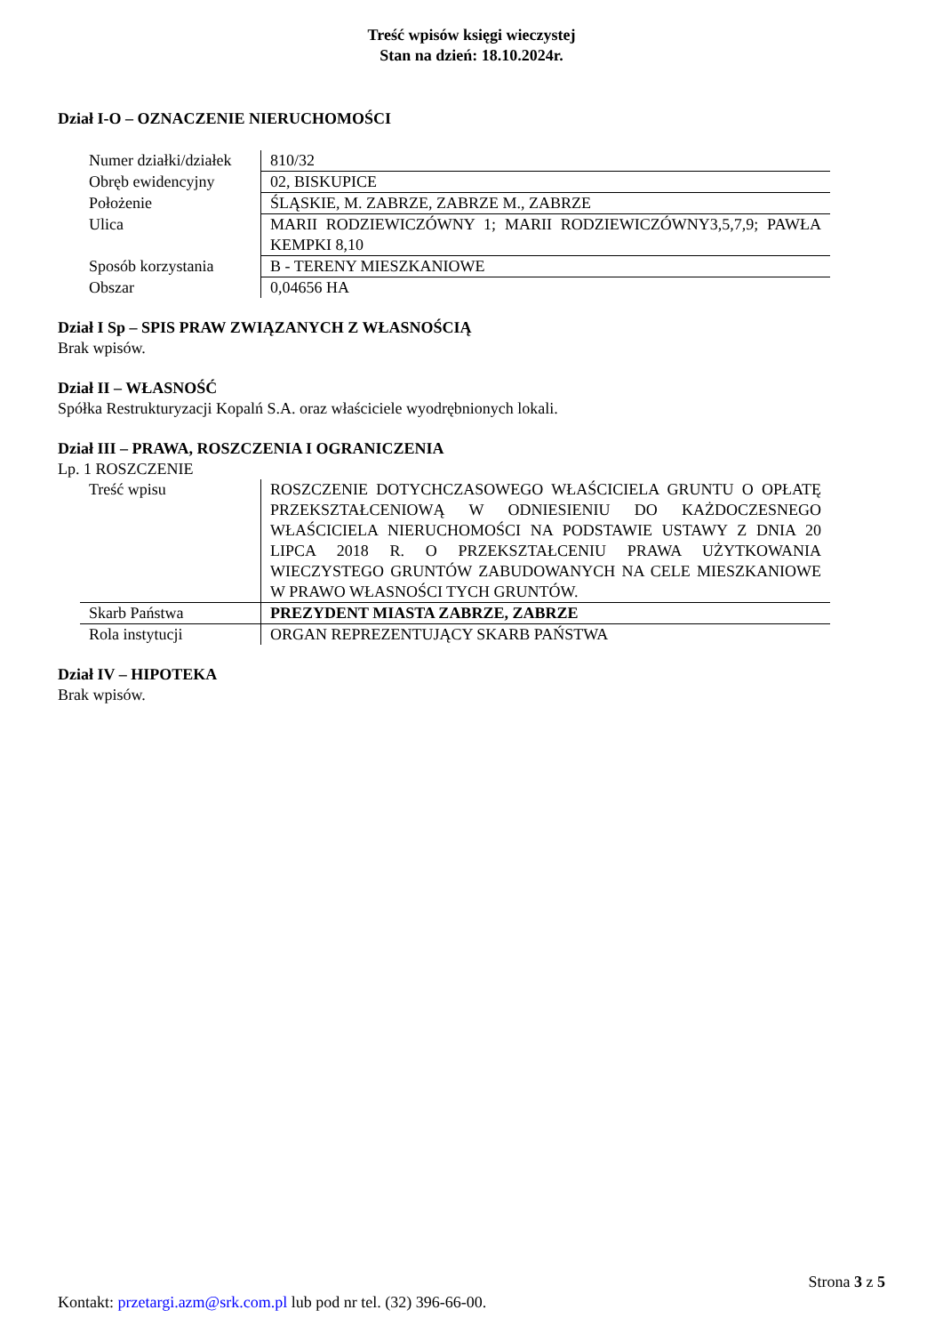Treść wpisów księgi wieczystej
Stan na dzień: 18.10.2024r.
Dział I-O – OZNACZENIE NIERUCHOMOŚCI
| Numer działki/działek | 810/32 |
| Obręb ewidencyjny | 02, BISKUPICE |
| Położenie | ŚLĄSKIE, M. ZABRZE, ZABRZE M., ZABRZE |
| Ulica | MARII RODZIEWICZÓWNY 1; MARII RODZIEWICZÓWNY3,5,7,9; PAWŁA KEMPKI 8,10 |
| Sposób korzystania | B - TERENY MIESZKANIOWE |
| Obszar | 0,04656 HA |
Dział I Sp – SPIS PRAW ZWIĄZANYCH Z WŁASNOŚCIĄ
Brak wpisów.
Dział II – WŁASNOŚĆ
Spółka Restrukturyzacji Kopalń S.A. oraz właściciele wyodrębnionych lokali.
Dział III – PRAWA, ROSZCZENIA I OGRANICZENIA
Lp. 1 ROSZCZENIE
| Treść wpisu | ROSZCZENIE DOTYCHCZASOWEGO WŁAŚCICIELA GRUNTU O OPŁATĘ PRZEKSZTAŁCENIOWĄ W ODNIESIENIU DO KAŻDOCZESNEGO WŁAŚCICIELA NIERUCHOMOŚCI NA PODSTAWIE USTAWY Z DNIA 20 LIPCA 2018 R. O PRZEKSZTAŁCENIU PRAWA UŻYTKOWANIA WIECZYSTEGO GRUNTÓW ZABUDOWANYCH NA CELE MIESZKANIOWE W PRAWO WŁASNOŚCI TYCH GRUNTÓW. |
| Skarb Państwa | PREZYDENT MIASTA ZABRZE, ZABRZE |
| Rola instytucji | ORGAN REPREZENTUJĄCY SKARB PAŃSTWA |
Dział IV – HIPOTEKA
Brak wpisów.
Strona 3 z 5
Kontakt: przetargi.azm@srk.com.pl lub pod nr tel. (32) 396-66-00.